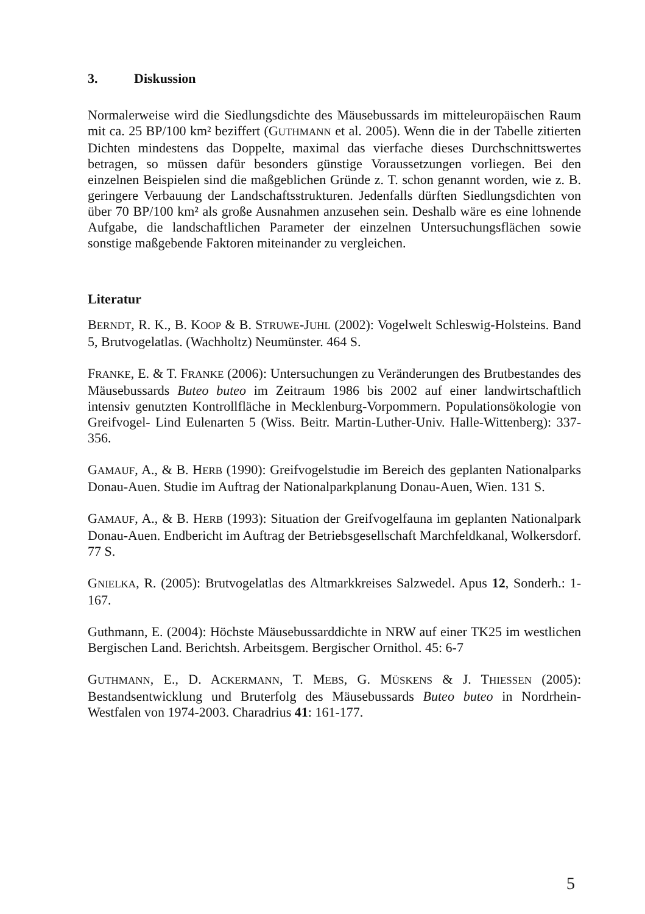3. Diskussion
Normalerweise wird die Siedlungsdichte des Mäusebussards im mitteleuropäischen Raum mit ca. 25 BP/100 km² beziffert (GUTHMANN et al. 2005). Wenn die in der Tabelle zitierten Dichten mindestens das Doppelte, maximal das vierfache dieses Durchschnittswertes betragen, so müssen dafür besonders günstige Voraussetzungen vorliegen. Bei den einzelnen Beispielen sind die maßgeblichen Gründe z. T. schon genannt worden, wie z. B. geringere Verbauung der Landschaftsstrukturen. Jedenfalls dürften Siedlungsdichten von über 70 BP/100 km² als große Ausnahmen anzusehen sein. Deshalb wäre es eine lohnende Aufgabe, die landschaftlichen Parameter der einzelnen Untersuchungsflächen sowie sonstige maßgebende Faktoren miteinander zu vergleichen.
Literatur
BERNDT, R. K., B. KOOP & B. STRUWE-JUHL (2002): Vogelwelt Schleswig-Holsteins. Band 5, Brutvogelatlas. (Wachholtz) Neumünster. 464 S.
FRANKE, E. & T. FRANKE (2006): Untersuchungen zu Veränderungen des Brutbestandes des Mäusebussards Buteo buteo im Zeitraum 1986 bis 2002 auf einer landwirtschaftlich intensiv genutzten Kontrollfläche in Mecklenburg-Vorpommern. Populationsökologie von Greifvogel- Lind Eulenarten 5 (Wiss. Beitr. Martin-Luther-Univ. Halle-Wittenberg): 337-356.
GAMAUF, A., & B. HERB (1990): Greifvogelstudie im Bereich des geplanten Nationalparks Donau-Auen. Studie im Auftrag der Nationalparkplanung Donau-Auen, Wien. 131 S.
GAMAUF, A., & B. HERB (1993): Situation der Greifvogelfauna im geplanten Nationalpark Donau-Auen. Endbericht im Auftrag der Betriebsgesellschaft Marchfeldkanal, Wolkersdorf. 77 S.
GNIELKA, R. (2005): Brutvogelatlas des Altmarkkreises Salzwedel. Apus 12, Sonderh.: 1-167.
Guthmann, E. (2004): Höchste Mäusebussarddichte in NRW auf einer TK25 im westlichen Bergischen Land. Berichtsh. Arbeitsgem. Bergischer Ornithol. 45: 6-7
GUTHMANN, E., D. ACKERMANN, T. MEBS, G. MÜSKENS & J. THIESSEN (2005): Bestandsentwicklung und Bruterfolg des Mäusebussards Buteo buteo in Nordrhein-Westfalen von 1974-2003. Charadrius 41: 161-177.
5